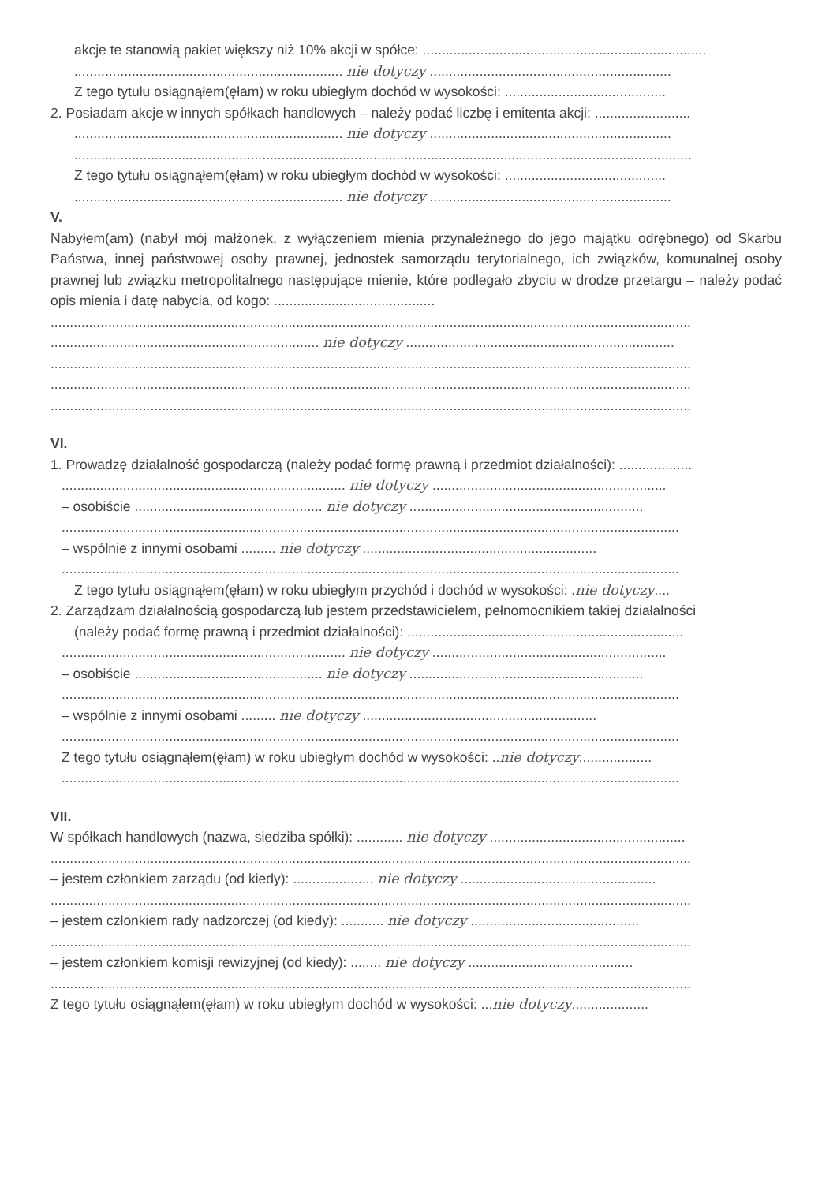akcje te stanowią pakiet większy niż 10% akcji w spółce: ..........................................................................
...................................................................... nie dotyczy ...............................................................
Z tego tytułu osiągnąłem(ęłam) w roku ubiegłym dochód w wysokości: ..........................................
2. Posiadam akcje w innych spółkach handlowych – należy podać liczbę i emitenta akcji: .........................
...................................................................... nie dotyczy ...............................................................
.................................................................................................................................................................
Z tego tytułu osiągnąłem(ęłam) w roku ubiegłym dochód w wysokości: ..........................................
...................................................................... nie dotyczy ...............................................................
V.
Nabyłem(am) (nabył mój małżonek, z wyłączeniem mienia przynależnego do jego majątku odrębnego) od Skarbu Państwa, innej państwowej osoby prawnej, jednostek samorządu terytorialnego, ich związków, komunalnej osoby prawnej lub związku metropolitalnego następujące mienie, które podlegało zbyciu w drodze przetargu – należy podać opis mienia i datę nabycia, od kogo: ..........................................
.......................................................................................................................................................................
...................................................................... nie dotyczy ......................................................................
.......................................................................................................................................................................
.......................................................................................................................................................................
.......................................................................................................................................................................
VI.
1. Prowadzę działalność gospodarczą (należy podać formę prawną i przedmiot działalności): ...................
.......................................................................... nie dotyczy .............................................................
– osobiście ................................................. nie dotyczy .............................................................
.................................................................................................................................................................
– wspólnie z innymi osobami ......... nie dotyczy .............................................................
.................................................................................................................................................................
Z tego tytułu osiągnąłem(ęłam) w roku ubiegłym przychód i dochód w wysokości: .nie dotyczy....
2. Zarządzam działalnością gospodarczą lub jestem przedstawicielem, pełnomocnikiem takiej działalności
(należy podać formę prawną i przedmiot działalności): ........................................................................
.......................................................................... nie dotyczy .............................................................
– osobiście ................................................. nie dotyczy .............................................................
.................................................................................................................................................................
– wspólnie z innymi osobami ......... nie dotyczy .............................................................
.................................................................................................................................................................
Z tego tytułu osiągnąłem(ęłam) w roku ubiegłym dochód w wysokości: ..nie dotyczy...................
.................................................................................................................................................................
VII.
W spółkach handlowych (nazwa, siedziba spółki): ............ nie dotyczy ...................................................
.......................................................................................................................................................................
– jestem członkiem zarządu (od kiedy): ..................... nie dotyczy ...................................................
.......................................................................................................................................................................
– jestem członkiem rady nadzorczej (od kiedy): ........... nie dotyczy ............................................
.......................................................................................................................................................................
– jestem członkiem komisji rewizyjnej (od kiedy): ........ nie dotyczy ...........................................
.......................................................................................................................................................................
Z tego tytułu osiągnąłem(ęłam) w roku ubiegłym dochód w wysokości: ...nie dotyczy....................